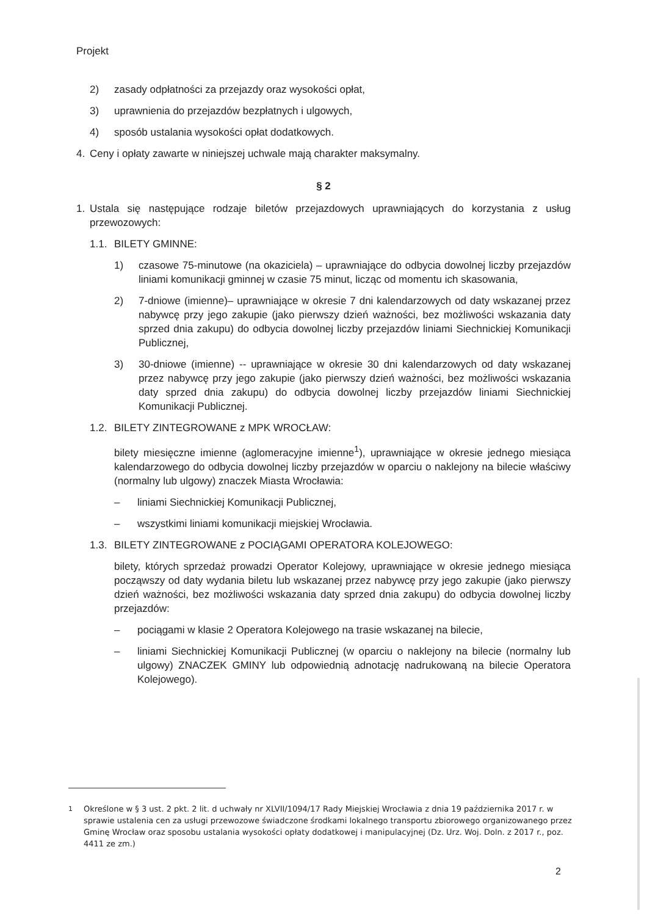Projekt
2) zasady odpłatności za przejazdy oraz wysokości opłat,
3) uprawnienia do przejazdów bezpłatnych i ulgowych,
4) sposób ustalania wysokości opłat dodatkowych.
4. Ceny i opłaty zawarte w niniejszej uchwale mają charakter maksymalny.
§ 2
1. Ustala się następujące rodzaje biletów przejazdowych uprawniających do korzystania z usług przewozowych:
1.1. BILETY GMINNE:
1) czasowe 75-minutowe (na okaziciela) – uprawniające do odbycia dowolnej liczby przejazdów liniami komunikacji gminnej w czasie 75 minut, licząc od momentu ich skasowania,
2) 7-dniowe (imienne)– uprawniające w okresie 7 dni kalendarzowych od daty wskazanej przez nabywcę przy jego zakupie (jako pierwszy dzień ważności, bez możliwości wskazania daty sprzed dnia zakupu) do odbycia dowolnej liczby przejazdów liniami Siechnickiej Komunikacji Publicznej,
3) 30-dniowe (imienne) -- uprawniające w okresie 30 dni kalendarzowych od daty wskazanej przez nabywcę przy jego zakupie (jako pierwszy dzień ważności, bez możliwości wskazania daty sprzed dnia zakupu) do odbycia dowolnej liczby przejazdów liniami Siechnickiej Komunikacji Publicznej.
1.2. BILETY ZINTEGROWANE z MPK WROCŁAW:
bilety miesięczne imienne (aglomeracyjne imienne<sup>1</sup>), uprawniające w okresie jednego miesiąca kalendarzowego do odbycia dowolnej liczby przejazdów w oparciu o naklejony na bilecie właściwy (normalny lub ulgowy) znaczek Miasta Wrocławia:
– liniami Siechnickiej Komunikacji Publicznej,
– wszystkimi liniami komunikacji miejskiej Wrocławia.
1.3. BILETY ZINTEGROWANE z POCIĄGAMI OPERATORA KOLEJOWEGO:
bilety, których sprzedaż prowadzi Operator Kolejowy, uprawniające w okresie jednego miesiąca począwszy od daty wydania biletu lub wskazanej przez nabywcę przy jego zakupie (jako pierwszy dzień ważności, bez możliwości wskazania daty sprzed dnia zakupu) do odbycia dowolnej liczby przejazdów:
– pociągami w klasie 2 Operatora Kolejowego na trasie wskazanej na bilecie,
– liniami Siechnickiej Komunikacji Publicznej (w oparciu o naklejony na bilecie (normalny lub ulgowy) ZNACZEK GMINY lub odpowiednią adnotację nadrukowaną na bilecie Operatora Kolejowego).
<sup>1</sup> Określone w § 3 ust. 2 pkt. 2 lit. d uchwały nr XLVII/1094/17 Rady Miejskiej Wrocławia z dnia 19 października 2017 r. w sprawie ustalenia cen za usługi przewozowe świadczone środkami lokalnego transportu zbiorowego organizowanego przez Gminę Wrocław oraz sposobu ustalania wysokości opłaty dodatkowej i manipulacyjnej (Dz. Urz. Woj. Doln. z 2017 r., poz. 4411 ze zm.)
2